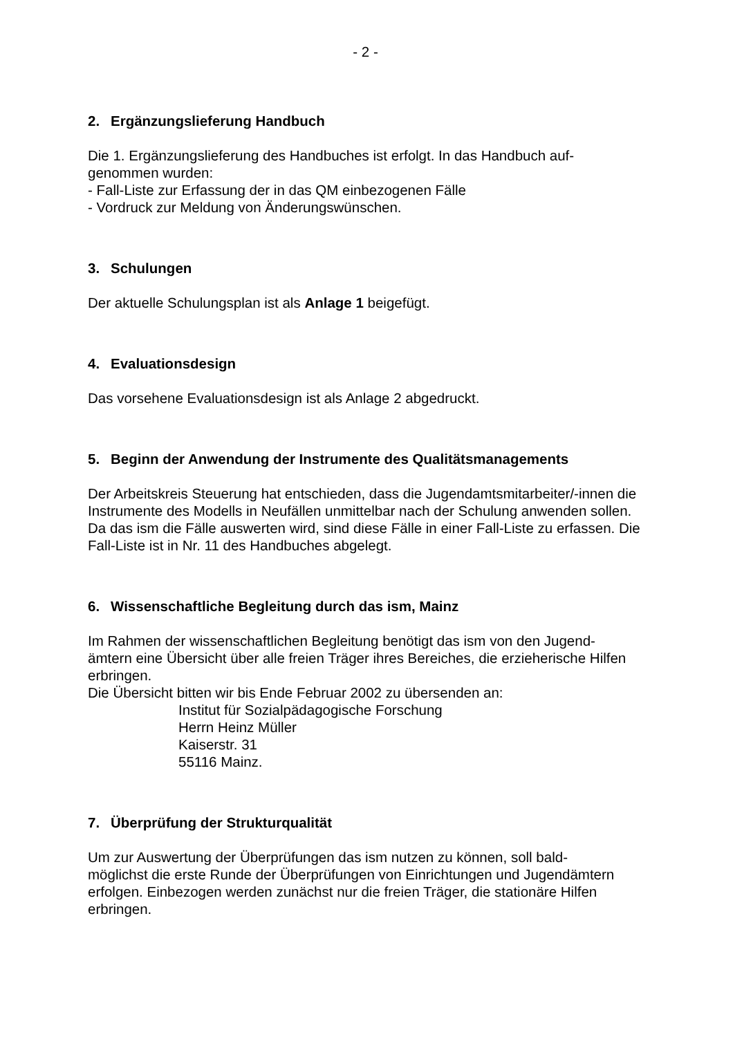- 2 -
2. Ergänzungslieferung Handbuch
Die 1. Ergänzungslieferung des Handbuches ist erfolgt. In das Handbuch auf-
genommen wurden:
- Fall-Liste zur Erfassung der in das QM einbezogenen Fälle
- Vordruck zur Meldung von Änderungswünschen.
3. Schulungen
Der aktuelle Schulungsplan ist als Anlage 1 beigefügt.
4. Evaluationsdesign
Das vorsehene Evaluationsdesign ist als Anlage 2 abgedruckt.
5. Beginn der Anwendung der Instrumente des Qualitätsmanagements
Der Arbeitskreis Steuerung hat entschieden, dass die Jugendamtsmitarbeiter/-innen die Instrumente des Modells in Neufällen unmittelbar nach der Schulung anwenden sollen.
Da das ism die Fälle auswerten wird, sind diese Fälle in einer Fall-Liste zu erfassen. Die Fall-Liste ist in Nr. 11 des Handbuches abgelegt.
6. Wissenschaftliche Begleitung durch das ism, Mainz
Im Rahmen der wissenschaftlichen Begleitung benötigt das ism von den Jugend-
ämtern eine Übersicht über alle freien Träger ihres Bereiches, die erzieherische Hilfen erbringen.
Die Übersicht bitten wir bis Ende Februar 2002 zu übersenden an:
Institut für Sozialpädagogische Forschung
Herrn Heinz Müller
Kaiserstr. 31
55116 Mainz.
7. Überprüfung der Strukturqualität
Um zur Auswertung der Überprüfungen das ism nutzen zu können, soll bald-
möglichst die erste Runde der Überprüfungen von Einrichtungen und Jugendämtern erfolgen. Einbezogen werden zunächst nur die freien Träger, die stationäre Hilfen erbringen.